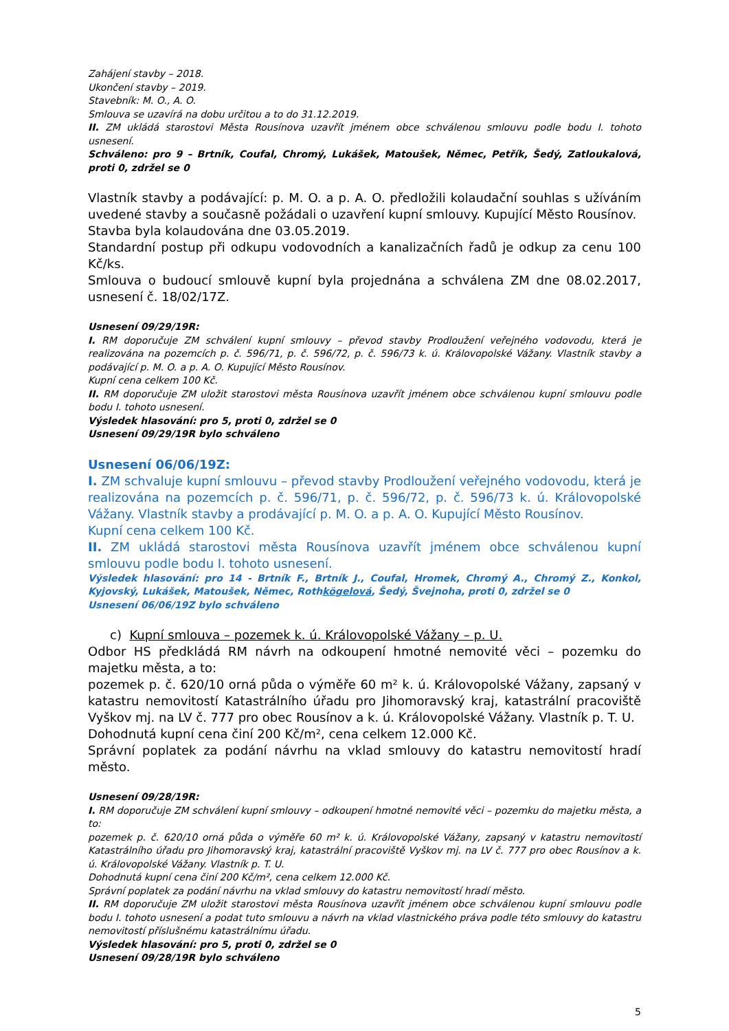Zahájení stavby – 2018.
Ukončení stavby – 2019.
Stavebník: M. O., A. O.
Smlouva se uzavírá na dobu určitou a to do 31.12.2019.
II. ZM ukládá starostovi Města Rousínova uzavřít jménem obce schválenou smlouvu podle bodu I. tohoto usnesení.
Schváleno: pro 9 – Brtník, Coufal, Chromý, Lukášek, Matoušek, Němec, Petřík, Šedý, Zatloukalová, proti 0, zdržel se 0
Vlastník stavby a podávající: p. M. O. a p. A. O. předložili kolaudační souhlas s užíváním uvedené stavby a současně požádali o uzavření kupní smlouvy. Kupující Město Rousínov.
Stavba byla kolaudována dne 03.05.2019.
Standardní postup při odkupu vodovodních a kanalizačních řadů je odkup za cenu 100 Kč/ks.
Smlouva o budoucí smlouvě kupní byla projednána a schválena ZM dne 08.02.2017, usnesení č. 18/02/17Z.
Usnesení 09/29/19R:
I. RM doporučuje ZM schválení kupní smlouvy – převod stavby Prodloužení veřejného vodovodu, která je realizována na pozemcích p. č. 596/71, p. č. 596/72, p. č. 596/73 k. ú. Královopolské Vážany. Vlastník stavby a podávající p. M. O. a p. A. O. Kupující Město Rousínov.
Kupní cena celkem 100 Kč.
II. RM doporučuje ZM uložit starostovi města Rousínova uzavřít jménem obce schválenou kupní smlouvu podle bodu I. tohoto usnesení.
Výsledek hlasování: pro 5, proti 0, zdržel se 0
Usnesení 09/29/19R bylo schváleno
Usnesení 06/06/19Z:
I. ZM schvaluje kupní smlouvu – převod stavby Prodloužení veřejného vodovodu, která je realizována na pozemcích p. č. 596/71, p. č. 596/72, p. č. 596/73 k. ú. Královopolské Vážany. Vlastník stavby a prodávající p. M. O. a p. A. O. Kupující Město Rousínov.
Kupní cena celkem 100 Kč.
II. ZM ukládá starostovi města Rousínova uzavřít jménem obce schválenou kupní smlouvu podle bodu I. tohoto usnesení.
Výsledek hlasování: pro 14 - Brtník F., Brtník J., Coufal, Hromek, Chromý A., Chromý Z., Konkol, Kyjovský, Lukášek, Matoušek, Němec, Rothkögelová, Šedý, Švejnoha, proti 0, zdržel se 0
Usnesení 06/06/19Z bylo schváleno
c) Kupní smlouva – pozemek k. ú. Královopolské Vážany – p. U.
Odbor HS předkládá RM návrh na odkoupení hmotné nemovité věci – pozemku do majetku města, a to:
pozemek p. č. 620/10 orná půda o výměře 60 m² k. ú. Královopolské Vážany, zapsaný v katastru nemovitostí Katastrálního úřadu pro Jihomoravský kraj, katastrální pracoviště Vyškov mj. na LV č. 777 pro obec Rousínov a k. ú. Královopolské Vážany. Vlastník p. T. U.
Dohodnutá kupní cena činí 200 Kč/m², cena celkem 12.000 Kč.
Správní poplatek za podání návrhu na vklad smlouvy do katastru nemovitostí hradí město.
Usnesení 09/28/19R:
I. RM doporučuje ZM schválení kupní smlouvy – odkoupení hmotné nemovité věci – pozemku do majetku města, a to:
pozemek p. č. 620/10 orná půda o výměře 60 m² k. ú. Královopolské Vážany, zapsaný v katastru nemovitostí Katastrálního úřadu pro Jihomoravský kraj, katastrální pracoviště Vyškov mj. na LV č. 777 pro obec Rousínov a k. ú. Královopolské Vážany. Vlastník p. T. U.
Dohodnutá kupní cena činí 200 Kč/m², cena celkem 12.000 Kč.
Správní poplatek za podání návrhu na vklad smlouvy do katastru nemovitostí hradí město.
II. RM doporučuje ZM uložit starostovi města Rousínova uzavřít jménem obce schválenou kupní smlouvu podle bodu I. tohoto usnesení a podat tuto smlouvu a návrh na vklad vlastnického práva podle této smlouvy do katastru nemovitostí příslušnému katastrálnímu úřadu.
Výsledek hlasování: pro 5, proti 0, zdržel se 0
Usnesení 09/28/19R bylo schváleno
5